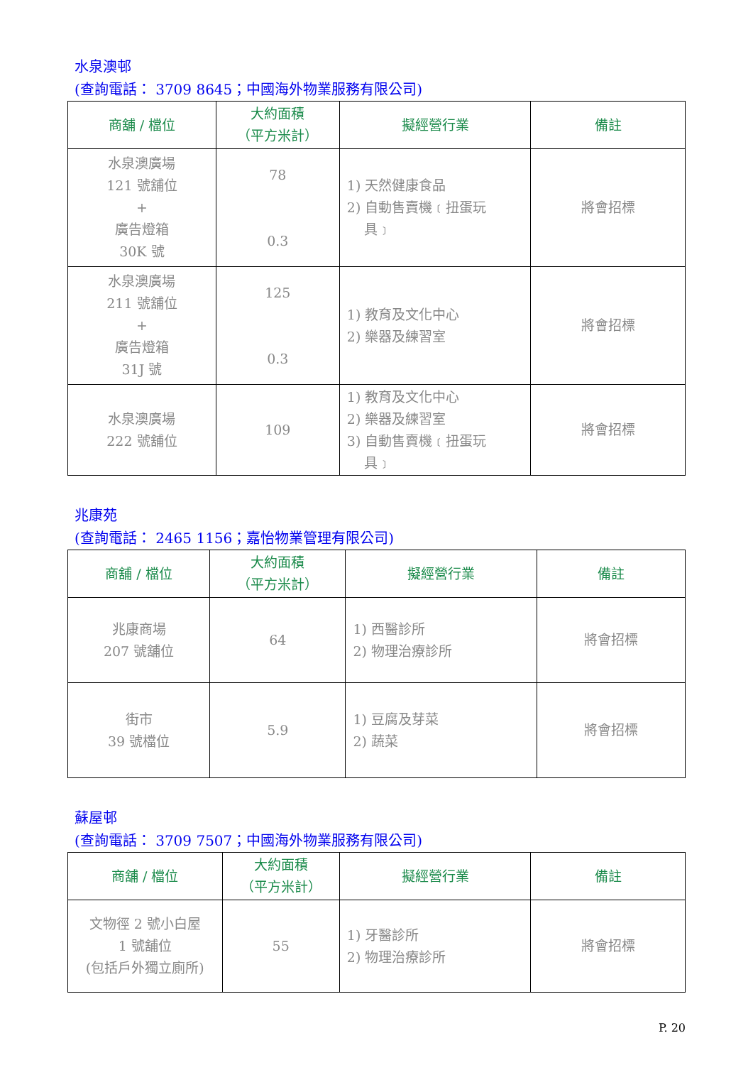水泉澳邨
(查詢電話： 3709 8645；中國海外物業服務有限公司)
| 商舖 / 檔位 | 大約面積 （平方米計） | 擬經營行業 | 備註 |
| --- | --- | --- | --- |
| 水泉澳廣場 121 號舖位 + 廣告燈箱 30K 號 | 78 0.3 | 1) 天然健康食品 2) 自動售賣機﹝扭蛋玩 具﹞ | 將會招標 |
| 水泉澳廣場 211 號舖位 + 廣告燈箱 31J 號 | 125 0.3 | 1) 教育及文化中心 2) 樂器及練習室 | 將會招標 |
| 水泉澳廣場 222 號舖位 | 109 | 1) 教育及文化中心 2) 樂器及練習室 3) 自動售賣機﹝扭蛋玩 具﹞ | 將會招標 |
兆康苑
(查詢電話： 2465 1156；嘉怡物業管理有限公司)
| 商舖 / 檔位 | 大約面積 （平方米計） | 擬經營行業 | 備註 |
| --- | --- | --- | --- |
| 兆康商場 207 號舖位 | 64 | 1) 西醫診所 2) 物理治療診所 | 將會招標 |
| 街市 39 號檔位 | 5.9 | 1) 豆腐及芽菜 2) 蔬菜 | 將會招標 |
蘇屋邨
(查詢電話： 3709 7507；中國海外物業服務有限公司)
| 商舖 / 檔位 | 大約面積 （平方米計） | 擬經營行業 | 備註 |
| --- | --- | --- | --- |
| 文物徑 2 號小白屋 1 號舖位 (包括戶外獨立廁所) | 55 | 1) 牙醫診所 2) 物理治療診所 | 將會招標 |
P. 20